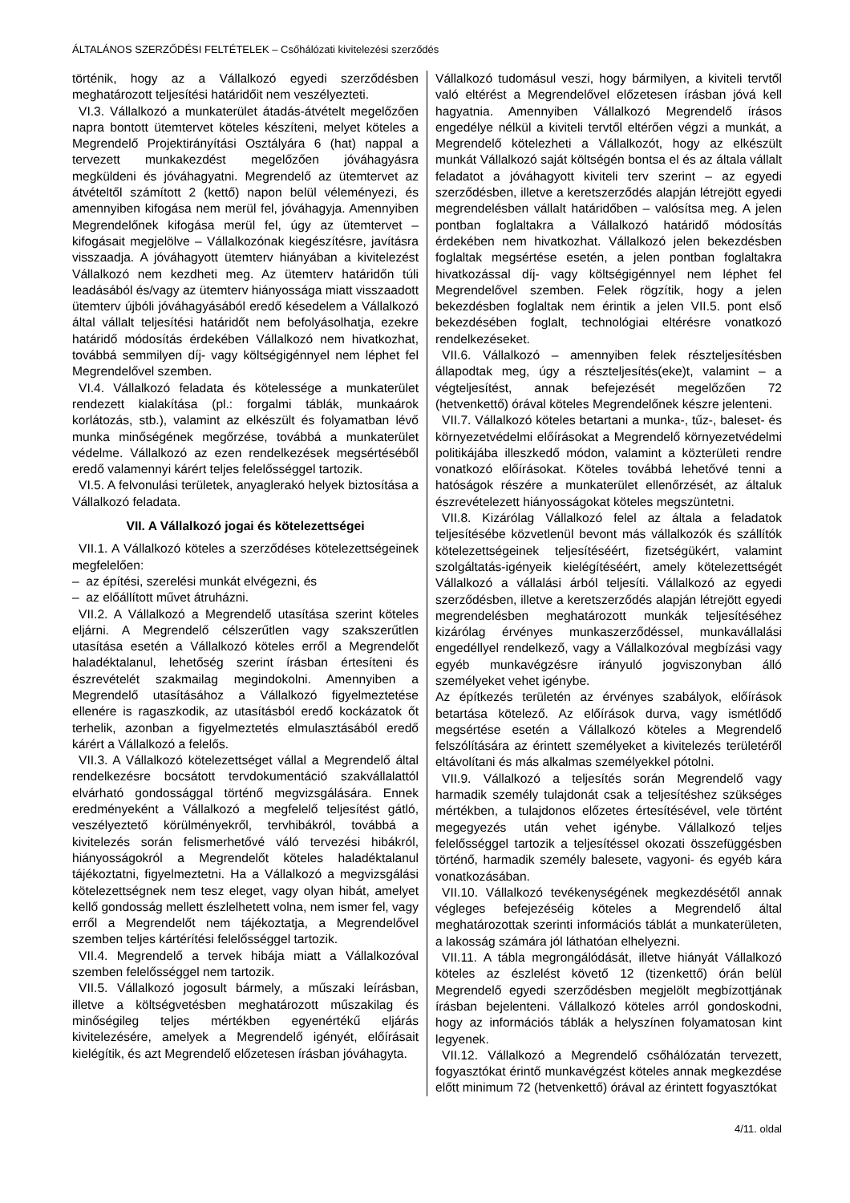ÁLTALÁNOS SZERZŐDÉSI FELTÉTELEK – Csőhálózati kivitelezési szerződés
történik, hogy az a Vállalkozó egyedi szerződésben meghatározott teljesítési határidőit nem veszélyezteti.
VI.3. Vállalkozó a munkaterület átadás-átvételt megelőzően napra bontott ütemtervet köteles készíteni, melyet köteles a Megrendelő Projektirányítási Osztályára 6 (hat) nappal a tervezett munkakezdést megelőzően jóváhagyásra megküldeni és jóváhagyatni. Megrendelő az ütemtervet az átvételtől számított 2 (kettő) napon belül véleményezi, és amennyiben kifogása nem merül fel, jóváhagyja. Amennyiben Megrendelőnek kifogása merül fel, úgy az ütemtervet – kifogásait megjelölve – Vállalkozónak kiegészítésre, javításra visszaadja. A jóváhagyott ütemterv hiányában a kivitelezést Vállalkozó nem kezdheti meg. Az ütemterv határidőn túli leadásából és/vagy az ütemterv hiányossága miatt visszaadott ütemterv újbóli jóváhagyásából eredő késedelem a Vállalkozó által vállalt teljesítési határidőt nem befolyásolhatja, ezekre határidő módosítás érdekében Vállalkozó nem hivatkozhat, továbbá semmilyen díj- vagy költségigénnyel nem léphet fel Megrendelővel szemben.
VI.4. Vállalkozó feladata és kötelessége a munkaterület rendezett kialakítása (pl.: forgalmi táblák, munkaárok korlátozás, stb.), valamint az elkészült és folyamatban lévő munka minőségének megőrzése, továbbá a munkaterület védelme. Vállalkozó az ezen rendelkezések megsértéséből eredő valamennyi kárért teljes felelősséggel tartozik.
VI.5. A felvonulási területek, anyaglerakó helyek biztosítása a Vállalkozó feladata.
VII. A Vállalkozó jogai és kötelezettségei
VII.1. A Vállalkozó köteles a szerződéses kötelezettségeinek megfelelően:
– az építési, szerelési munkát elvégezni, és
– az előállított művet átruházni.
VII.2. A Vállalkozó a Megrendelő utasítása szerint köteles eljárni. A Megrendelő célszerűtlen vagy szakszerűtlen utasítása esetén a Vállalkozó köteles erről a Megrendelőt haladéktalanul, lehetőség szerint írásban értesíteni és észrevételét szakmailag megindokolni. Amennyiben a Megrendelő utasításához a Vállalkozó figyelmeztetése ellenére is ragaszkodik, az utasításból eredő kockázatok őt terhelik, azonban a figyelmeztetés elmulasztásából eredő kárért a Vállalkozó a felelős.
VII.3. A Vállalkozó kötelezettséget vállal a Megrendelő által rendelkezésre bocsátott tervdokumentáció szakvállalattól elvárható gondossággal történő megvizsgálására. Ennek eredményeként a Vállalkozó a megfelelő teljesítést gátló, veszélyeztető körülményekről, tervhibákról, továbbá a kivitelezés során felismerhetővé váló tervezési hibákról, hiányosságokról a Megrendelőt köteles haladéktalanul tájékoztatni, figyelmeztetni. Ha a Vállalkozó a megvizsgálási kötelezettségnek nem tesz eleget, vagy olyan hibát, amelyet kellő gondosság mellett észlelhetett volna, nem ismer fel, vagy erről a Megrendelőt nem tájékoztatja, a Megrendelővel szemben teljes kártérítési felelősséggel tartozik.
VII.4. Megrendelő a tervek hibája miatt a Vállalkozóval szemben felelősséggel nem tartozik.
VII.5. Vállalkozó jogosult bármely, a műszaki leírásban, illetve a költségvetésben meghatározott műszakilag és minőségileg teljes mértékben egyenértékű eljárás kivitelezésére, amelyek a Megrendelő igényét, előírásait kielégítik, és azt Megrendelő előzetesen írásban jóváhagyta.
Vállalkozó tudomásul veszi, hogy bármilyen, a kiviteli tervtől való eltérést a Megrendelővel előzetesen írásban jóvá kell hagyatnia. Amennyiben Vállalkozó Megrendelő írásos engedélye nélkül a kiviteli tervtől eltérően végzi a munkát, a Megrendelő kötelezheti a Vállalkozót, hogy az elkészült munkát Vállalkozó saját költségén bontsa el és az általa vállalt feladatot a jóváhagyott kiviteli terv szerint – az egyedi szerződésben, illetve a keretszerződés alapján létrejött egyedi megrendelésben vállalt határidőben – valósítsa meg. A jelen pontban foglaltakra a Vállalkozó határidő módosítás érdekében nem hivatkozhat. Vállalkozó jelen bekezdésben foglaltak megsértése esetén, a jelen pontban foglaltakra hivatkozással díj- vagy költségigénnyel nem léphet fel Megrendelővel szemben. Felek rögzítik, hogy a jelen bekezdésben foglaltak nem érintik a jelen VII.5. pont első bekezdésében foglalt, technológiai eltérésre vonatkozó rendelkezéseket.
VII.6. Vállalkozó – amennyiben felek részteljesítésben állapodtak meg, úgy a részteljesítés(eke)t, valamint – a végteljesítést, annak befejezését megelőzően 72 (hetvenkettő) órával köteles Megrendelőnek készre jelenteni.
VII.7. Vállalkozó köteles betartani a munka-, tűz-, baleset- és környezetvédelmi előírásokat a Megrendelő környezetvédelmi politikájába illeszkedő módon, valamint a közterületi rendre vonatkozó előírásokat. Köteles továbbá lehetővé tenni a hatóságok részére a munkaterület ellenőrzését, az általuk észrevételezett hiányosságokat köteles megszüntetni.
VII.8. Kizárólag Vállalkozó felel az általa a feladatok teljesítésébe közvetlenül bevont más vállalkozók és szállítók kötelezettségeinek teljesítéséért, fizetségükért, valamint szolgáltatás-igényeik kielégítéséért, amely kötelezettségét Vállalkozó a vállalási árból teljesíti. Vállalkozó az egyedi szerződésben, illetve a keretszerződés alapján létrejött egyedi megrendelésben meghatározott munkák teljesítéséhez kizárólag érvényes munkaszerződéssel, munkavállalási engedéllyel rendelkező, vagy a Vállalkozóval megbízási vagy egyéb munkavégzésre irányuló jogviszonyban álló személyeket vehet igénybe.
Az építkezés területén az érvényes szabályok, előírások betartása kötelező. Az előírások durva, vagy ismétlődő megsértése esetén a Vállalkozó köteles a Megrendelő felszólítására az érintett személyeket a kivitelezés területéről eltávolítani és más alkalmas személyekkel pótolni.
VII.9. Vállalkozó a teljesítés során Megrendelő vagy harmadik személy tulajdonát csak a teljesítéshez szükséges mértékben, a tulajdonos előzetes értesítésével, vele történt megegyezés után vehet igénybe. Vállalkozó teljes felelősséggel tartozik a teljesítéssel okozati összefüggésben történő, harmadik személy balesete, vagyoni- és egyéb kára vonatkozásában.
VII.10. Vállalkozó tevékenységének megkezdésétől annak végleges befejezéséig köteles a Megrendelő által meghatározottak szerinti információs táblát a munkaterületen, a lakosság számára jól láthatóan elhelyezni.
VII.11. A tábla megrongálódását, illetve hiányát Vállalkozó köteles az észlelést követő 12 (tizenkettő) órán belül Megrendelő egyedi szerződésben megjelölt megbízottjának írásban bejelenteni. Vállalkozó köteles arról gondoskodni, hogy az információs táblák a helyszínen folyamatosan kint legyenek.
VII.12. Vállalkozó a Megrendelő csőhálózatán tervezett, fogyasztókat érintő munkavégzést köteles annak megkezdése előtt minimum 72 (hetvenkettő) órával az érintett fogyasztókat
4/11. oldal